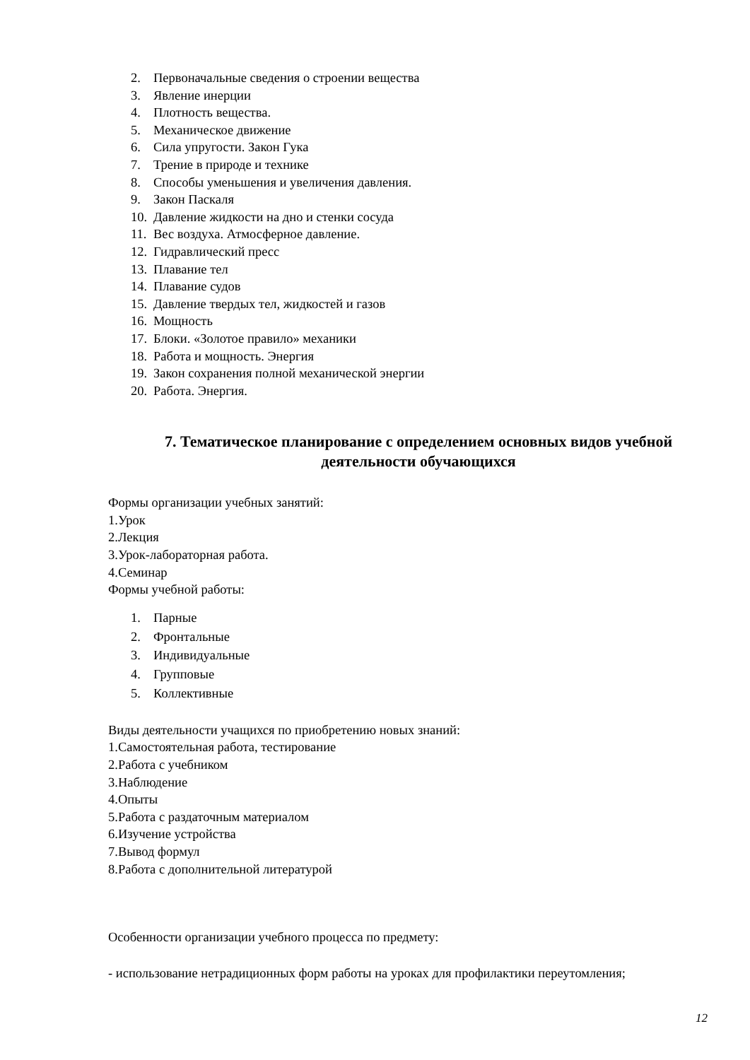2. Первоначальные сведения о строении вещества
3. Явление инерции
4. Плотность вещества.
5. Механическое движение
6. Сила упругости. Закон Гука
7. Трение в природе и технике
8. Способы уменьшения и увеличения давления.
9. Закон Паскаля
10. Давление жидкости на дно и стенки сосуда
11. Вес воздуха. Атмосферное давление.
12. Гидравлический пресс
13. Плавание тел
14. Плавание судов
15. Давление твердых тел, жидкостей и газов
16. Мощность
17. Блоки. «Золотое правило» механики
18. Работа и мощность. Энергия
19. Закон сохранения полной механической энергии
20. Работа. Энергия.
7. Тематическое планирование с определением основных видов учебной деятельности обучающихся
Формы организации учебных занятий:
1.Урок
2.Лекция
3.Урок-лабораторная работа.
4.Семинар
Формы учебной работы:
1. Парные
2. Фронтальные
3. Индивидуальные
4. Групповые
5. Коллективные
Виды деятельности учащихся по приобретению новых знаний:
1.Самостоятельная работа, тестирование
2.Работа с учебником
3.Наблюдение
4.Опыты
5.Работа с раздаточным материалом
6.Изучение устройства
7.Вывод формул
8.Работа с дополнительной литературой
Особенности организации учебного процесса по предмету:
- использование нетрадиционных форм работы на уроках для профилактики переутомления;
12